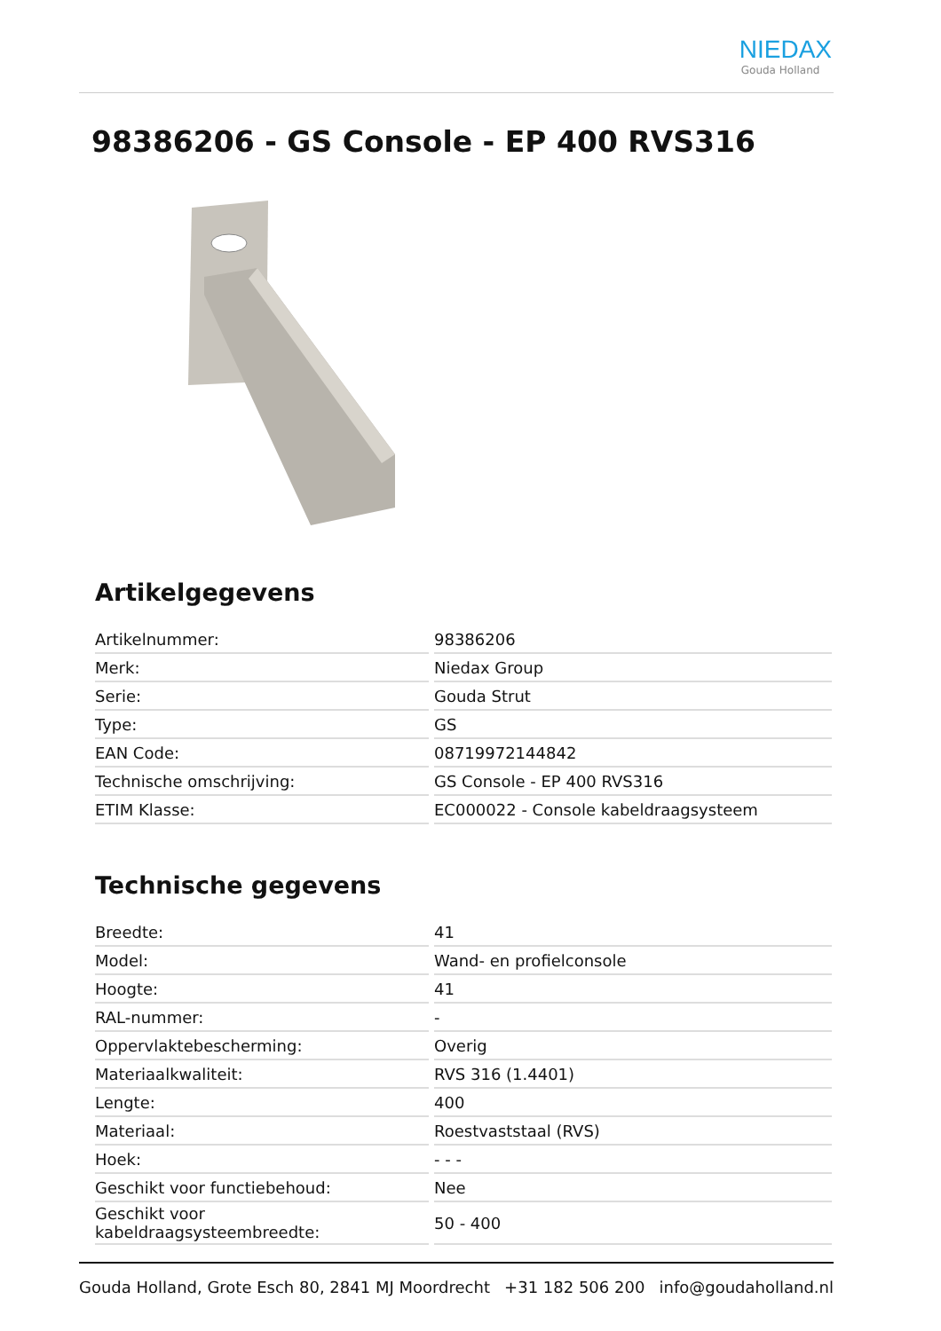NIEDAX
Gouda Holland
98386206 - GS Console - EP 400 RVS316
Artikelgegevens
| Artikelnummer: | 98386206 |
| Merk: | Niedax Group |
| Serie: | Gouda Strut |
| Type: | GS |
| EAN Code: | 08719972144842 |
| Technische omschrijving: | GS Console - EP 400 RVS316 |
| ETIM Klasse: | EC000022 - Console kabeldraagsysteem |
Technische gegevens
| Breedte: | 41 |
| Model: | Wand- en profielconsole |
| Hoogte: | 41 |
| RAL-nummer: | - |
| Oppervlaktebescherming: | Overig |
| Materiaalkwaliteit: | RVS 316 (1.4401) |
| Lengte: | 400 |
| Materiaal: | Roestvaststaal (RVS) |
| Hoek: | - - - |
| Geschikt voor functiebehoud: | Nee |
| Geschikt voor kabeldraagsysteembreedte: | 50 - 400 |
Gouda Holland, Grote Esch 80, 2841 MJ Moordrecht +31 182 506 200 info@goudaholland.nl